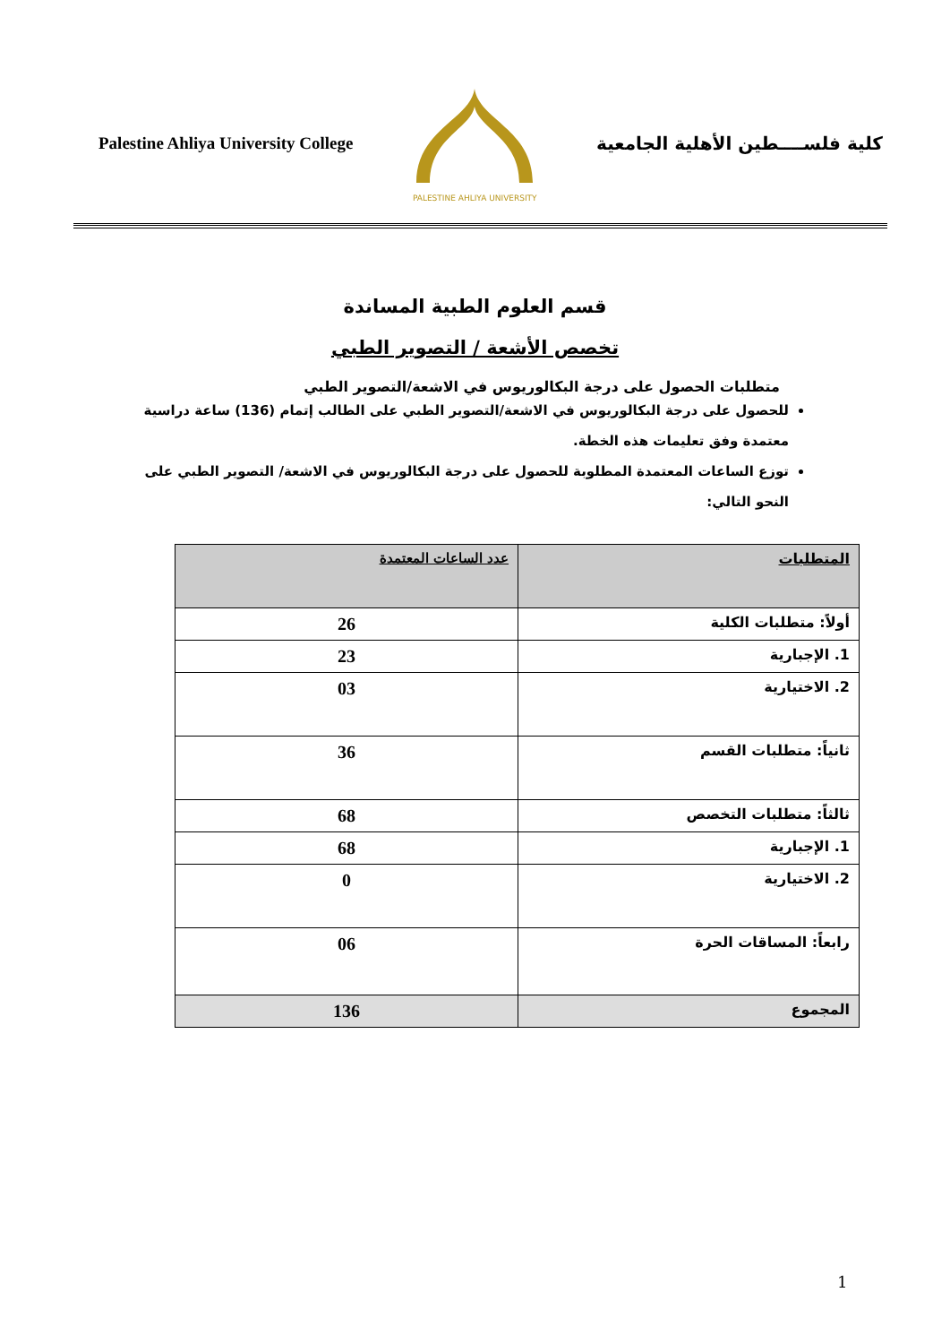Palestine Ahliya University College
PALESTINE AHLIYA UNIVERSITY
كلية فلســــطين الأهلية الجامعية
قسم العلوم الطبية المساندة
تخصص الأشعة / التصوير الطبي
متطلبات الحصول على درجة البكالوريوس في الاشعة/التصوير الطبي
للحصول على درجة البكالوريوس في الاشعة/التصوير الطبي على الطالب إتمام (136) ساعة دراسية معتمدة وفق تعليمات هذه الخطة.
توزع الساعات المعتمدة المطلوبة للحصول على درجة البكالوريوس في الاشعة/ التصوير الطبي على النحو التالي:
| المتطلبات | عدد الساعات المعتمدة |
| --- | --- |
| أولاً: متطلبات الكلية | 26 |
| 1. الإجبارية | 23 |
| 2. الاختيارية | 03 |
| ثانياً: متطلبات القسم | 36 |
| ثالثاً: متطلبات التخصص | 68 |
| 1. الإجبارية | 68 |
| 2. الاختيارية | 0 |
| رابعاً: المساقات الحرة | 06 |
| المجموع | 136 |
1